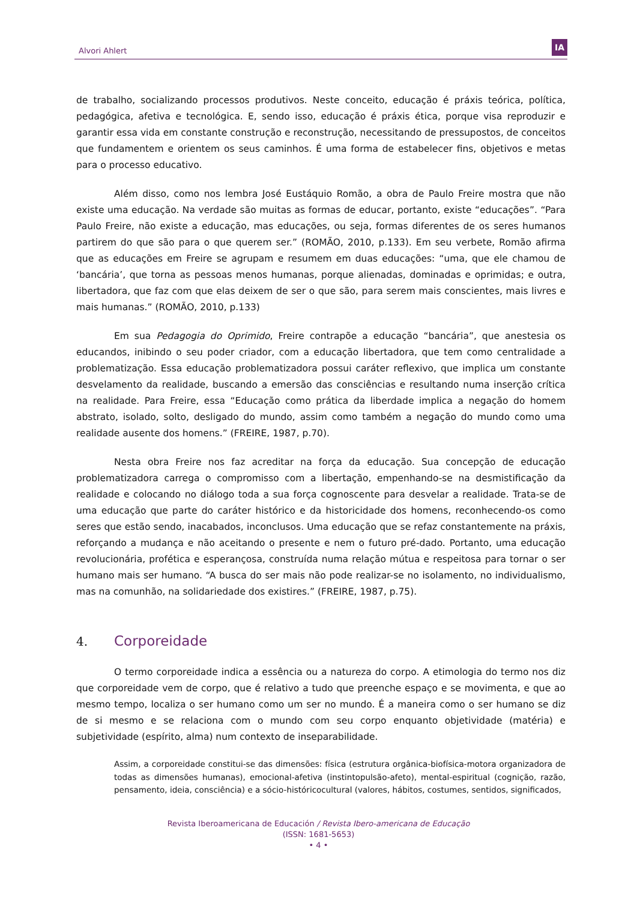Alvori Ahlert
IA
de trabalho, socializando processos produtivos. Neste conceito, educação é práxis teórica, política, pedagógica, afetiva e tecnológica. E, sendo isso, educação é práxis ética, porque visa reproduzir e garantir essa vida em constante construção e reconstrução, necessitando de pressupostos, de conceitos que fundamentem e orientem os seus caminhos. É uma forma de estabelecer fins, objetivos e metas para o processo educativo.
Além disso, como nos lembra José Eustáquio Romão, a obra de Paulo Freire mostra que não existe uma educação. Na verdade são muitas as formas de educar, portanto, existe “educações”. “Para Paulo Freire, não existe a educação, mas educações, ou seja, formas diferentes de os seres humanos partirem do que são para o que querem ser.” (ROMÃO, 2010, p.133). Em seu verbete, Romão afirma que as educações em Freire se agrupam e resumem em duas educações: “uma, que ele chamou de ‘bancária’, que torna as pessoas menos humanas, porque alienadas, dominadas e oprimidas; e outra, libertadora, que faz com que elas deixem de ser o que são, para serem mais conscientes, mais livres e mais humanas.” (ROMÃO, 2010, p.133)
Em sua Pedagogia do Oprimido, Freire contrapõe a educação “bancária”, que anestesia os educandos, inibindo o seu poder criador, com a educação libertadora, que tem como centralidade a problematização. Essa educação problematizadora possui caráter reflexivo, que implica um constante desvelamento da realidade, buscando a emersão das consciências e resultando numa inserção crítica na realidade. Para Freire, essa “Educação como prática da liberdade implica a negação do homem abstrato, isolado, solto, desligado do mundo, assim como também a negação do mundo como uma realidade ausente dos homens.” (FREIRE, 1987, p.70).
Nesta obra Freire nos faz acreditar na força da educação. Sua concepção de educação problematizadora carrega o compromisso com a libertação, empenhando-se na desmistificação da realidade e colocando no diálogo toda a sua força cognoscente para desvelar a realidade. Trata-se de uma educação que parte do caráter histórico e da historicidade dos homens, reconhecendo-os como seres que estão sendo, inacabados, inconclusos. Uma educação que se refaz constantemente na práxis, reforçando a mudança e não aceitando o presente e nem o futuro pré-dado. Portanto, uma educação revolucionária, profética e esperançosa, construída numa relação mútua e respeitosa para tornar o ser humano mais ser humano. “A busca do ser mais não pode realizar-se no isolamento, no individualismo, mas na comunhão, na solidariedade dos existires.” (FREIRE, 1987, p.75).
4. Corporeidade
O termo corporeidade indica a essência ou a natureza do corpo. A etimologia do termo nos diz que corporeidade vem de corpo, que é relativo a tudo que preenche espaço e se movimenta, e que ao mesmo tempo, localiza o ser humano como um ser no mundo. É a maneira como o ser humano se diz de si mesmo e se relaciona com o mundo com seu corpo enquanto objetividade (matéria) e subjetividade (espírito, alma) num contexto de inseparabilidade.
Assim, a corporeidade constitui-se das dimensões: física (estrutura orgânica-biofísica-motora organizadora de todas as dimensões humanas), emocional-afetiva (instintopulsão-afeto), mental-espiritual (cognição, razão, pensamento, ideia, consciência) e a sócio-históricocultural (valores, hábitos, costumes, sentidos, significados,
Revista Iberoamericana de Educación / Revista Ibero-americana de Educação
(ISSN: 1681-5653)
• 4 •